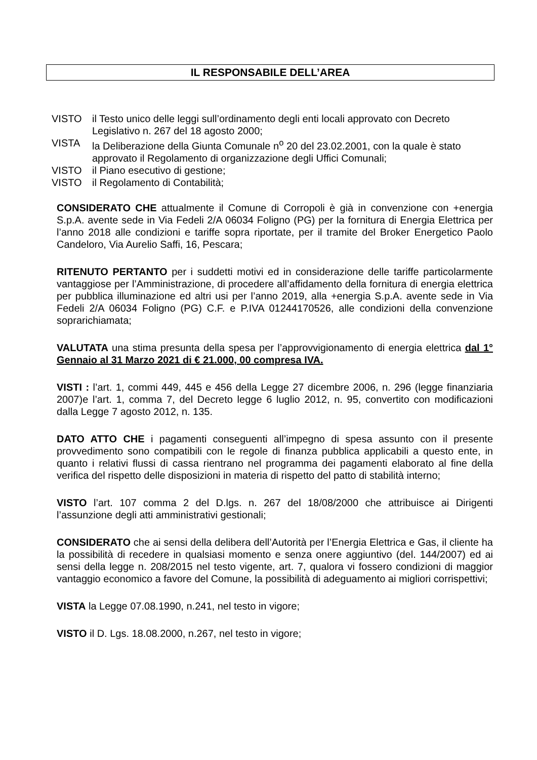IL RESPONSABILE DELL’AREA
VISTO il Testo unico delle leggi sull’ordinamento degli enti locali approvato con Decreto Legislativo n. 267 del 18 agosto 2000;
VISTA la Deliberazione della Giunta Comunale n<sup>o</sup> 20 del 23.02.2001, con la quale è stato approvato il Regolamento di organizzazione degli Uffici Comunali;
VISTO il Piano esecutivo di gestione;
VISTO il Regolamento di Contabilità;
CONSIDERATO CHE attualmente il Comune di Corropoli è già in convenzione con +energia S.p.A. avente sede in Via Fedeli 2/A 06034 Foligno (PG) per la fornitura di Energia Elettrica per l’anno 2018 alle condizioni e tariffe sopra riportate, per il tramite del Broker Energetico Paolo Candeloro, Via Aurelio Saffi, 16, Pescara;
RITENUTO PERTANTO per i suddetti motivi ed in considerazione delle tariffe particolarmente vantaggiose per l’Amministrazione, di procedere all’affidamento della fornitura di energia elettrica per pubblica illuminazione ed altri usi per l’anno 2019, alla +energia S.p.A. avente sede in Via Fedeli 2/A 06034 Foligno (PG) C.F. e P.IVA 01244170526, alle condizioni della convenzione soprarichiamata;
VALUTATA una stima presunta della spesa per l’approvvigionamento di energia elettrica dal 1° Gennaio al 31 Marzo 2021 di € 21.000, 00 compresa IVA.
VISTI : l’art. 1, commi 449, 445 e 456 della Legge 27 dicembre 2006, n. 296 (legge finanziaria 2007)e l’art. 1, comma 7, del Decreto legge 6 luglio 2012, n. 95, convertito con modificazioni dalla Legge 7 agosto 2012, n. 135.
DATO ATTO CHE i pagamenti conseguenti all’impegno di spesa assunto con il presente provvedimento sono compatibili con le regole di finanza pubblica applicabili a questo ente, in quanto i relativi flussi di cassa rientrano nel programma dei pagamenti elaborato al fine della verifica del rispetto delle disposizioni in materia di rispetto del patto di stabilità interno;
VISTO l’art. 107 comma 2 del D.lgs. n. 267 del 18/08/2000 che attribuisce ai Dirigenti l’assunzione degli atti amministrativi gestionali;
CONSIDERATO che ai sensi della delibera dell’Autorità per l’Energia Elettrica e Gas, il cliente ha la possibilità di recedere in qualsiasi momento e senza onere aggiuntivo (del. 144/2007) ed ai sensi della legge n. 208/2015 nel testo vigente, art. 7, qualora vi fossero condizioni di maggior vantaggio economico a favore del Comune, la possibilità di adeguamento ai migliori corrispettivi;
VISTA la Legge 07.08.1990, n.241, nel testo in vigore;
VISTO il D. Lgs. 18.08.2000, n.267, nel testo in vigore;